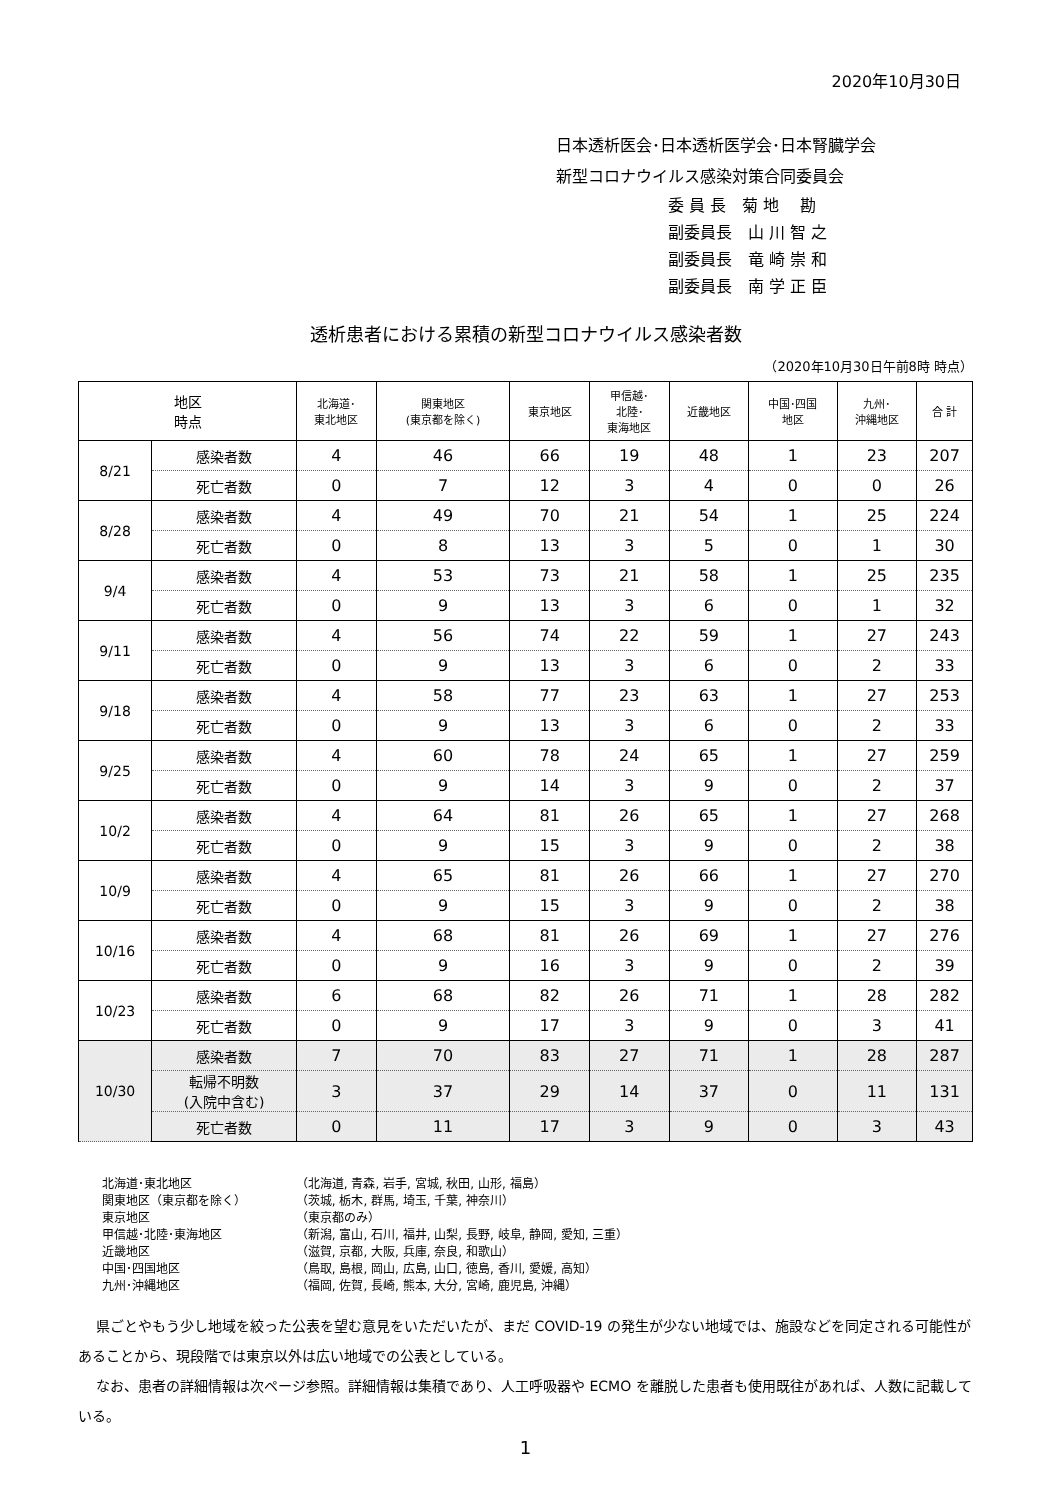2020年10月30日
日本透析医会･日本透析医学会･日本腎臓学会
新型コロナウイルス感染対策合同委員会
委 員 長　菊 地　 勘
副委員長　山 川 智 之
副委員長　竜 崎 崇 和
副委員長　南 学 正 臣
透析患者における累積の新型コロナウイルス感染者数
（2020年10月30日午前8時 時点）
| 地区 時点 | | 北海道･ 東北地区 | 関東地区 (東京都を除く) | 東京地区 | 甲信越･ 北陸･ 東海地区 | 近畿地区 | 中国･四国 地区 | 九州･ 沖縄地区 | 合 計 |
| --- | --- | --- | --- | --- | --- | --- | --- | --- | --- |
| 8/21 | 感染者数 | 4 | 46 | 66 | 19 | 48 | 1 | 23 | 207 |
| | 死亡者数 | 0 | 7 | 12 | 3 | 4 | 0 | 0 | 26 |
| 8/28 | 感染者数 | 4 | 49 | 70 | 21 | 54 | 1 | 25 | 224 |
| | 死亡者数 | 0 | 8 | 13 | 3 | 5 | 0 | 1 | 30 |
| 9/4 | 感染者数 | 4 | 53 | 73 | 21 | 58 | 1 | 25 | 235 |
| | 死亡者数 | 0 | 9 | 13 | 3 | 6 | 0 | 1 | 32 |
| 9/11 | 感染者数 | 4 | 56 | 74 | 22 | 59 | 1 | 27 | 243 |
| | 死亡者数 | 0 | 9 | 13 | 3 | 6 | 0 | 2 | 33 |
| 9/18 | 感染者数 | 4 | 58 | 77 | 23 | 63 | 1 | 27 | 253 |
| | 死亡者数 | 0 | 9 | 13 | 3 | 6 | 0 | 2 | 33 |
| 9/25 | 感染者数 | 4 | 60 | 78 | 24 | 65 | 1 | 27 | 259 |
| | 死亡者数 | 0 | 9 | 14 | 3 | 9 | 0 | 2 | 37 |
| 10/2 | 感染者数 | 4 | 64 | 81 | 26 | 65 | 1 | 27 | 268 |
| | 死亡者数 | 0 | 9 | 15 | 3 | 9 | 0 | 2 | 38 |
| 10/9 | 感染者数 | 4 | 65 | 81 | 26 | 66 | 1 | 27 | 270 |
| | 死亡者数 | 0 | 9 | 15 | 3 | 9 | 0 | 2 | 38 |
| 10/16 | 感染者数 | 4 | 68 | 81 | 26 | 69 | 1 | 27 | 276 |
| | 死亡者数 | 0 | 9 | 16 | 3 | 9 | 0 | 2 | 39 |
| 10/23 | 感染者数 | 6 | 68 | 82 | 26 | 71 | 1 | 28 | 282 |
| | 死亡者数 | 0 | 9 | 17 | 3 | 9 | 0 | 3 | 41 |
| 10/30 | 感染者数 | 7 | 70 | 83 | 27 | 71 | 1 | 28 | 287 |
| | 転帰不明数 (入院中含む) | 3 | 37 | 29 | 14 | 37 | 0 | 11 | 131 |
| | 死亡者数 | 0 | 11 | 17 | 3 | 9 | 0 | 3 | 43 |
北海道･東北地区 （北海道, 青森, 岩手, 宮城, 秋田, 山形, 福島）
関東地区（東京都を除く） （茨城, 栃木, 群馬, 埼玉, 千葉, 神奈川）
東京地区 （東京都のみ）
甲信越･北陸･東海地区 （新潟, 富山, 石川, 福井, 山梨, 長野, 岐阜, 静岡, 愛知, 三重）
近畿地区 （滋賀, 京都, 大阪, 兵庫, 奈良, 和歌山）
中国･四国地区 （鳥取, 島根, 岡山, 広島, 山口, 徳島, 香川, 愛媛, 高知）
九州･沖縄地区 （福岡, 佐賀, 長崎, 熊本, 大分, 宮崎, 鹿児島, 沖縄）
県ごとやもう少し地域を絞った公表を望む意見をいただいたが、まだ COVID-19 の発生が少ない地域では、施設などを同定される可能性があることから、現段階では東京以外は広い地域での公表としている。
なお、患者の詳細情報は次ページ参照。詳細情報は集積であり、人工呼吸器や ECMO を離脱した患者も使用既往があれば、人数に記載している。
1